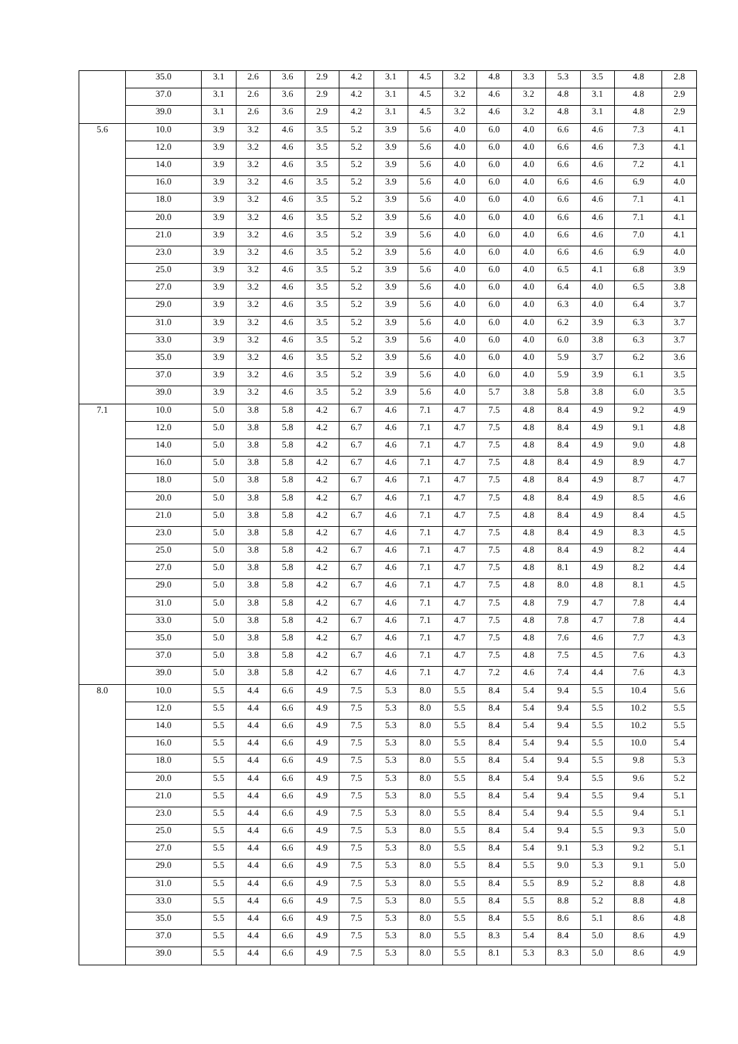| | 35.0 | 3.1 | 2.6 | 3.6 | 2.9 | 4.2 | 3.1 | 4.5 | 3.2 | 4.8 | 3.3 | 5.3 | 3.5 | 4.8 | 2.8 |
| | 37.0 | 3.1 | 2.6 | 3.6 | 2.9 | 4.2 | 3.1 | 4.5 | 3.2 | 4.6 | 3.2 | 4.8 | 3.1 | 4.8 | 2.9 |
| | 39.0 | 3.1 | 2.6 | 3.6 | 2.9 | 4.2 | 3.1 | 4.5 | 3.2 | 4.6 | 3.2 | 4.8 | 3.1 | 4.8 | 2.9 |
| 5.6 | 10.0 | 3.9 | 3.2 | 4.6 | 3.5 | 5.2 | 3.9 | 5.6 | 4.0 | 6.0 | 4.0 | 6.6 | 4.6 | 7.3 | 4.1 |
| | 12.0 | 3.9 | 3.2 | 4.6 | 3.5 | 5.2 | 3.9 | 5.6 | 4.0 | 6.0 | 4.0 | 6.6 | 4.6 | 7.3 | 4.1 |
| | 14.0 | 3.9 | 3.2 | 4.6 | 3.5 | 5.2 | 3.9 | 5.6 | 4.0 | 6.0 | 4.0 | 6.6 | 4.6 | 7.2 | 4.1 |
| | 16.0 | 3.9 | 3.2 | 4.6 | 3.5 | 5.2 | 3.9 | 5.6 | 4.0 | 6.0 | 4.0 | 6.6 | 4.6 | 6.9 | 4.0 |
| | 18.0 | 3.9 | 3.2 | 4.6 | 3.5 | 5.2 | 3.9 | 5.6 | 4.0 | 6.0 | 4.0 | 6.6 | 4.6 | 7.1 | 4.1 |
| | 20.0 | 3.9 | 3.2 | 4.6 | 3.5 | 5.2 | 3.9 | 5.6 | 4.0 | 6.0 | 4.0 | 6.6 | 4.6 | 7.1 | 4.1 |
| | 21.0 | 3.9 | 3.2 | 4.6 | 3.5 | 5.2 | 3.9 | 5.6 | 4.0 | 6.0 | 4.0 | 6.6 | 4.6 | 7.0 | 4.1 |
| | 23.0 | 3.9 | 3.2 | 4.6 | 3.5 | 5.2 | 3.9 | 5.6 | 4.0 | 6.0 | 4.0 | 6.6 | 4.6 | 6.9 | 4.0 |
| | 25.0 | 3.9 | 3.2 | 4.6 | 3.5 | 5.2 | 3.9 | 5.6 | 4.0 | 6.0 | 4.0 | 6.5 | 4.1 | 6.8 | 3.9 |
| | 27.0 | 3.9 | 3.2 | 4.6 | 3.5 | 5.2 | 3.9 | 5.6 | 4.0 | 6.0 | 4.0 | 6.4 | 4.0 | 6.5 | 3.8 |
| | 29.0 | 3.9 | 3.2 | 4.6 | 3.5 | 5.2 | 3.9 | 5.6 | 4.0 | 6.0 | 4.0 | 6.3 | 4.0 | 6.4 | 3.7 |
| | 31.0 | 3.9 | 3.2 | 4.6 | 3.5 | 5.2 | 3.9 | 5.6 | 4.0 | 6.0 | 4.0 | 6.2 | 3.9 | 6.3 | 3.7 |
| | 33.0 | 3.9 | 3.2 | 4.6 | 3.5 | 5.2 | 3.9 | 5.6 | 4.0 | 6.0 | 4.0 | 6.0 | 3.8 | 6.3 | 3.7 |
| | 35.0 | 3.9 | 3.2 | 4.6 | 3.5 | 5.2 | 3.9 | 5.6 | 4.0 | 6.0 | 4.0 | 5.9 | 3.7 | 6.2 | 3.6 |
| | 37.0 | 3.9 | 3.2 | 4.6 | 3.5 | 5.2 | 3.9 | 5.6 | 4.0 | 6.0 | 4.0 | 5.9 | 3.9 | 6.1 | 3.5 |
| | 39.0 | 3.9 | 3.2 | 4.6 | 3.5 | 5.2 | 3.9 | 5.6 | 4.0 | 5.7 | 3.8 | 5.8 | 3.8 | 6.0 | 3.5 |
| 7.1 | 10.0 | 5.0 | 3.8 | 5.8 | 4.2 | 6.7 | 4.6 | 7.1 | 4.7 | 7.5 | 4.8 | 8.4 | 4.9 | 9.2 | 4.9 |
| | 12.0 | 5.0 | 3.8 | 5.8 | 4.2 | 6.7 | 4.6 | 7.1 | 4.7 | 7.5 | 4.8 | 8.4 | 4.9 | 9.1 | 4.8 |
| | 14.0 | 5.0 | 3.8 | 5.8 | 4.2 | 6.7 | 4.6 | 7.1 | 4.7 | 7.5 | 4.8 | 8.4 | 4.9 | 9.0 | 4.8 |
| | 16.0 | 5.0 | 3.8 | 5.8 | 4.2 | 6.7 | 4.6 | 7.1 | 4.7 | 7.5 | 4.8 | 8.4 | 4.9 | 8.9 | 4.7 |
| | 18.0 | 5.0 | 3.8 | 5.8 | 4.2 | 6.7 | 4.6 | 7.1 | 4.7 | 7.5 | 4.8 | 8.4 | 4.9 | 8.7 | 4.7 |
| | 20.0 | 5.0 | 3.8 | 5.8 | 4.2 | 6.7 | 4.6 | 7.1 | 4.7 | 7.5 | 4.8 | 8.4 | 4.9 | 8.5 | 4.6 |
| | 21.0 | 5.0 | 3.8 | 5.8 | 4.2 | 6.7 | 4.6 | 7.1 | 4.7 | 7.5 | 4.8 | 8.4 | 4.9 | 8.4 | 4.5 |
| | 23.0 | 5.0 | 3.8 | 5.8 | 4.2 | 6.7 | 4.6 | 7.1 | 4.7 | 7.5 | 4.8 | 8.4 | 4.9 | 8.3 | 4.5 |
| | 25.0 | 5.0 | 3.8 | 5.8 | 4.2 | 6.7 | 4.6 | 7.1 | 4.7 | 7.5 | 4.8 | 8.4 | 4.9 | 8.2 | 4.4 |
| | 27.0 | 5.0 | 3.8 | 5.8 | 4.2 | 6.7 | 4.6 | 7.1 | 4.7 | 7.5 | 4.8 | 8.1 | 4.9 | 8.2 | 4.4 |
| | 29.0 | 5.0 | 3.8 | 5.8 | 4.2 | 6.7 | 4.6 | 7.1 | 4.7 | 7.5 | 4.8 | 8.0 | 4.8 | 8.1 | 4.5 |
| | 31.0 | 5.0 | 3.8 | 5.8 | 4.2 | 6.7 | 4.6 | 7.1 | 4.7 | 7.5 | 4.8 | 7.9 | 4.7 | 7.8 | 4.4 |
| | 33.0 | 5.0 | 3.8 | 5.8 | 4.2 | 6.7 | 4.6 | 7.1 | 4.7 | 7.5 | 4.8 | 7.8 | 4.7 | 7.8 | 4.4 |
| | 35.0 | 5.0 | 3.8 | 5.8 | 4.2 | 6.7 | 4.6 | 7.1 | 4.7 | 7.5 | 4.8 | 7.6 | 4.6 | 7.7 | 4.3 |
| | 37.0 | 5.0 | 3.8 | 5.8 | 4.2 | 6.7 | 4.6 | 7.1 | 4.7 | 7.5 | 4.8 | 7.5 | 4.5 | 7.6 | 4.3 |
| | 39.0 | 5.0 | 3.8 | 5.8 | 4.2 | 6.7 | 4.6 | 7.1 | 4.7 | 7.2 | 4.6 | 7.4 | 4.4 | 7.6 | 4.3 |
| 8.0 | 10.0 | 5.5 | 4.4 | 6.6 | 4.9 | 7.5 | 5.3 | 8.0 | 5.5 | 8.4 | 5.4 | 9.4 | 5.5 | 10.4 | 5.6 |
| | 12.0 | 5.5 | 4.4 | 6.6 | 4.9 | 7.5 | 5.3 | 8.0 | 5.5 | 8.4 | 5.4 | 9.4 | 5.5 | 10.2 | 5.5 |
| | 14.0 | 5.5 | 4.4 | 6.6 | 4.9 | 7.5 | 5.3 | 8.0 | 5.5 | 8.4 | 5.4 | 9.4 | 5.5 | 10.2 | 5.5 |
| | 16.0 | 5.5 | 4.4 | 6.6 | 4.9 | 7.5 | 5.3 | 8.0 | 5.5 | 8.4 | 5.4 | 9.4 | 5.5 | 10.0 | 5.4 |
| | 18.0 | 5.5 | 4.4 | 6.6 | 4.9 | 7.5 | 5.3 | 8.0 | 5.5 | 8.4 | 5.4 | 9.4 | 5.5 | 9.8 | 5.3 |
| | 20.0 | 5.5 | 4.4 | 6.6 | 4.9 | 7.5 | 5.3 | 8.0 | 5.5 | 8.4 | 5.4 | 9.4 | 5.5 | 9.6 | 5.2 |
| | 21.0 | 5.5 | 4.4 | 6.6 | 4.9 | 7.5 | 5.3 | 8.0 | 5.5 | 8.4 | 5.4 | 9.4 | 5.5 | 9.4 | 5.1 |
| | 23.0 | 5.5 | 4.4 | 6.6 | 4.9 | 7.5 | 5.3 | 8.0 | 5.5 | 8.4 | 5.4 | 9.4 | 5.5 | 9.4 | 5.1 |
| | 25.0 | 5.5 | 4.4 | 6.6 | 4.9 | 7.5 | 5.3 | 8.0 | 5.5 | 8.4 | 5.4 | 9.4 | 5.5 | 9.3 | 5.0 |
| | 27.0 | 5.5 | 4.4 | 6.6 | 4.9 | 7.5 | 5.3 | 8.0 | 5.5 | 8.4 | 5.4 | 9.1 | 5.3 | 9.2 | 5.1 |
| | 29.0 | 5.5 | 4.4 | 6.6 | 4.9 | 7.5 | 5.3 | 8.0 | 5.5 | 8.4 | 5.5 | 9.0 | 5.3 | 9.1 | 5.0 |
| | 31.0 | 5.5 | 4.4 | 6.6 | 4.9 | 7.5 | 5.3 | 8.0 | 5.5 | 8.4 | 5.5 | 8.9 | 5.2 | 8.8 | 4.8 |
| | 33.0 | 5.5 | 4.4 | 6.6 | 4.9 | 7.5 | 5.3 | 8.0 | 5.5 | 8.4 | 5.5 | 8.8 | 5.2 | 8.8 | 4.8 |
| | 35.0 | 5.5 | 4.4 | 6.6 | 4.9 | 7.5 | 5.3 | 8.0 | 5.5 | 8.4 | 5.5 | 8.6 | 5.1 | 8.6 | 4.8 |
| | 37.0 | 5.5 | 4.4 | 6.6 | 4.9 | 7.5 | 5.3 | 8.0 | 5.5 | 8.3 | 5.4 | 8.4 | 5.0 | 8.6 | 4.9 |
| | 39.0 | 5.5 | 4.4 | 6.6 | 4.9 | 7.5 | 5.3 | 8.0 | 5.5 | 8.1 | 5.3 | 8.3 | 5.0 | 8.6 | 4.9 |